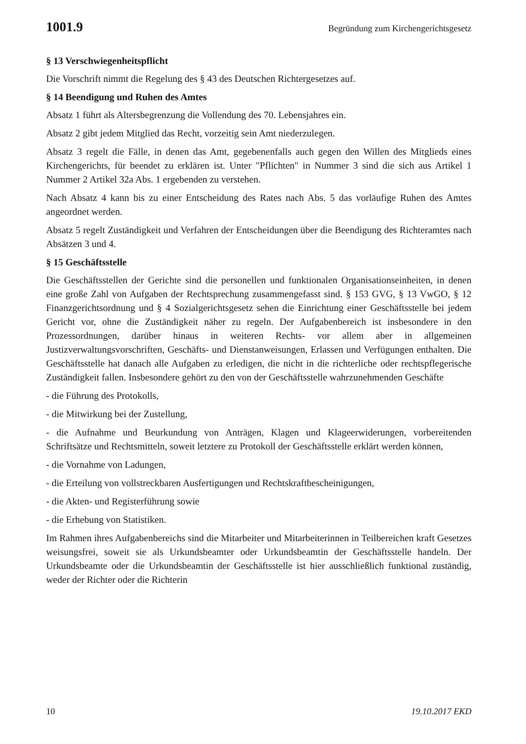1001.9 Begründung zum Kirchengerichtsgesetz
§ 13 Verschwiegenheitspflicht
Die Vorschrift nimmt die Regelung des § 43 des Deutschen Richtergesetzes auf.
§ 14 Beendigung und Ruhen des Amtes
Absatz 1 führt als Altersbegrenzung die Vollendung des 70. Lebensjahres ein.
Absatz 2 gibt jedem Mitglied das Recht, vorzeitig sein Amt niederzulegen.
Absatz 3 regelt die Fälle, in denen das Amt, gegebenenfalls auch gegen den Willen des Mitglieds eines Kirchengerichts, für beendet zu erklären ist. Unter "Pflichten" in Nummer 3 sind die sich aus Artikel 1 Nummer 2 Artikel 32a Abs. 1 ergebenden zu verstehen.
Nach Absatz 4 kann bis zu einer Entscheidung des Rates nach Abs. 5 das vorläufige Ruhen des Amtes angeordnet werden.
Absatz 5 regelt Zuständigkeit und Verfahren der Entscheidungen über die Beendigung des Richteramtes nach Absätzen 3 und 4.
§ 15 Geschäftsstelle
Die Geschäftsstellen der Gerichte sind die personellen und funktionalen Organisations­einheiten, in denen eine große Zahl von Aufgaben der Rechtsprechung zusammengefasst sind. § 153 GVG, § 13 VwGO, § 12 Finanzgerichtsordnung und § 4 Sozialgerichtsgesetz sehen die Einrichtung einer Geschäftsstelle bei jedem Gericht vor, ohne die Zuständigkeit näher zu regeln. Der Aufgabenbereich ist insbesondere in den Prozessordnungen, darüber hinaus in weiteren Rechts- vor allem aber in allgemeinen Justizverwaltungsvorschriften, Geschäfts- und Dienstanweisungen, Erlassen und Verfügungen enthalten. Die Geschäfts­stelle hat danach alle Aufgaben zu erledigen, die nicht in die richterliche oder rechtspfle­gerische Zuständigkeit fallen. Insbesondere gehört zu den von der Geschäftsstelle wahr­zunehmenden Geschäfte
- die Führung des Protokolls,
- die Mitwirkung bei der Zustellung,
- die Aufnahme und Beurkundung von Anträgen, Klagen und Klageerwiderungen, vorbe­reitenden Schriftsätze und Rechtsmitteln, soweit letztere zu Protokoll der Geschäftsstelle erklärt werden können,
- die Vornahme von Ladungen,
- die Erteilung von vollstreckbaren Ausfertigungen und Rechtskraftbescheinigungen,
- die Akten- und Registerführung sowie
- die Erhebung von Statistiken.
Im Rahmen ihres Aufgabenbereichs sind die Mitarbeiter und Mitarbeiterinnen in Teilbe­reichen kraft Gesetzes weisungsfrei, soweit sie als Urkundsbeamter oder Urkundsbeamtin der Geschäftsstelle handeln. Der Urkundsbeamte oder die Urkundsbeamtin der Geschäfts­stelle ist hier ausschließlich funktional zuständig, weder der Richter oder die Richterin
10 19.10.2017 EKD